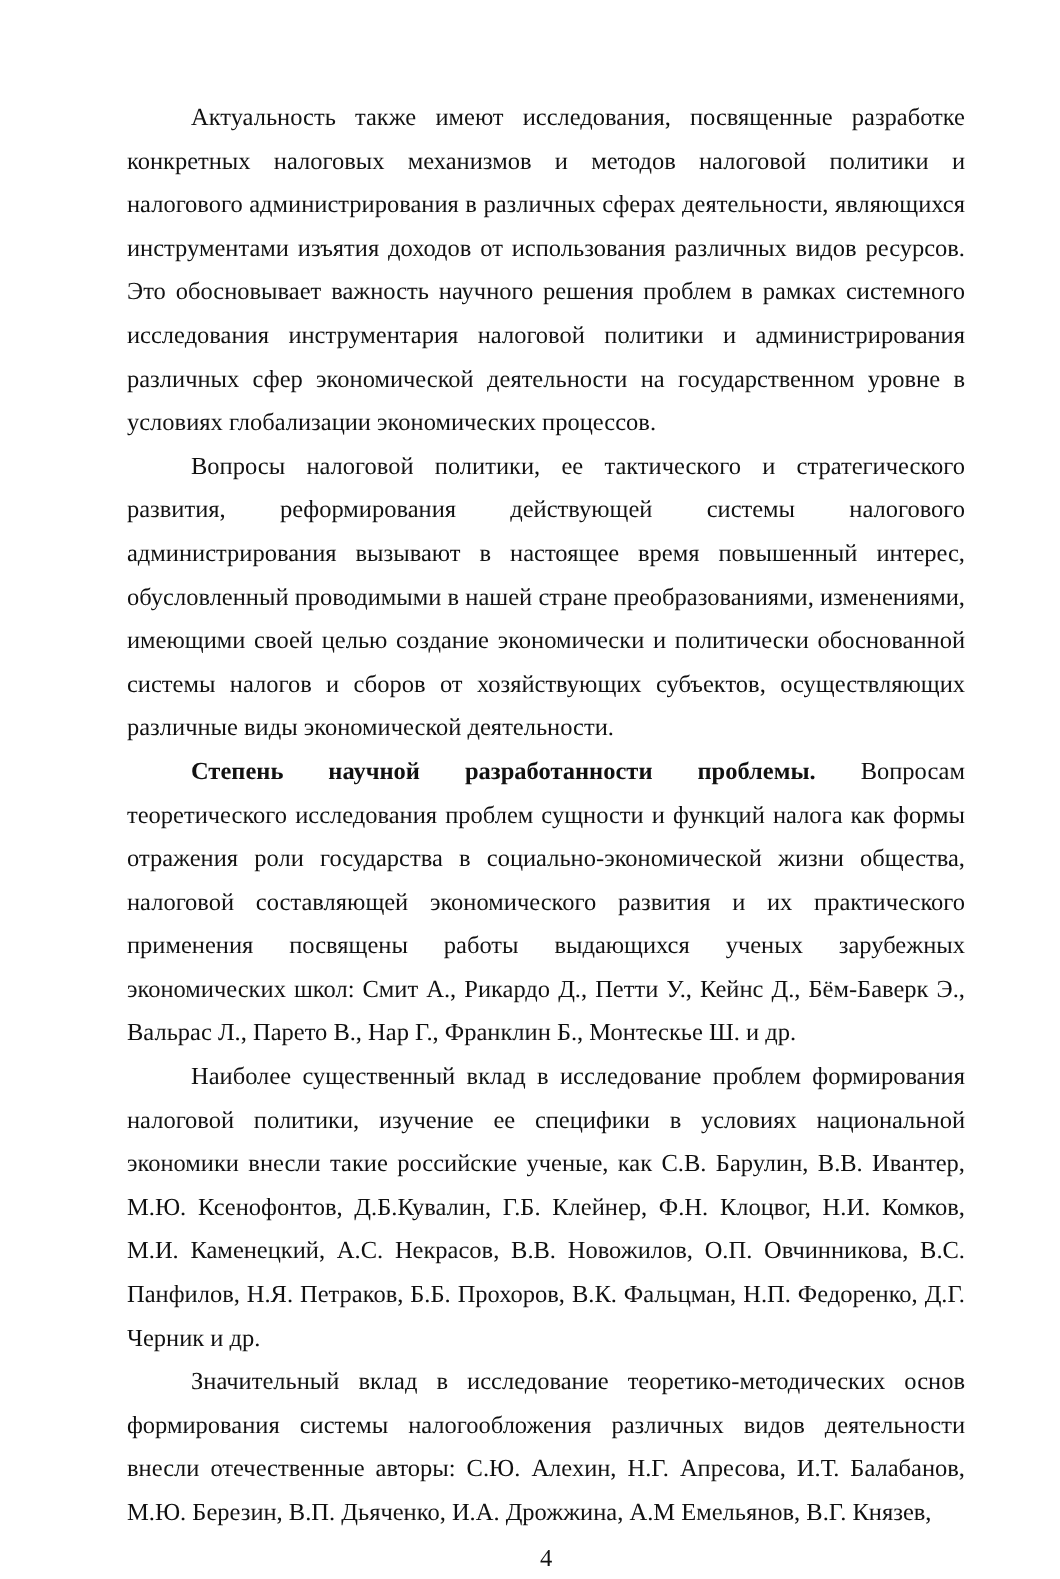Актуальность также имеют исследования, посвященные разработке конкретных налоговых механизмов и методов налоговой политики и налогового администрирования в различных сферах деятельности, являющихся инструментами изъятия доходов от использования различных видов ресурсов. Это обосновывает важность научного решения проблем в рамках системного исследования инструментария налоговой политики и администрирования различных сфер экономической деятельности на государственном уровне в условиях глобализации экономических процессов.
Вопросы налоговой политики, ее тактического и стратегического развития, реформирования действующей системы налогового администрирования вызывают в настоящее время повышенный интерес, обусловленный проводимыми в нашей стране преобразованиями, изменениями, имеющими своей целью создание экономически и политически обоснованной системы налогов и сборов от хозяйствующих субъектов, осуществляющих различные виды экономической деятельности.
Степень научной разработанности проблемы. Вопросам теоретического исследования проблем сущности и функций налога как формы отражения роли государства в социально-экономической жизни общества, налоговой составляющей экономического развития и их практического применения посвящены работы выдающихся ученых зарубежных экономических школ: Смит А., Рикардо Д., Петти У., Кейнс Д., Бём-Баверк Э., Вальрас Л., Парето В., Нар Г., Франклин Б., Монтескье Ш. и др.
Наиболее существенный вклад в исследование проблем формирования налоговой политики, изучение ее специфики в условиях национальной экономики внесли такие российские ученые, как С.В. Барулин, В.В. Ивантер, М.Ю. Ксенофонтов, Д.Б.Кувалин, Г.Б. Клейнер, Ф.Н. Клоцвог, Н.И. Комков, М.И. Каменецкий, А.С. Некрасов, В.В. Новожилов, О.П. Овчинникова, В.С. Панфилов, Н.Я. Петраков, Б.Б. Прохоров, В.К. Фальцман, Н.П. Федоренко, Д.Г. Черник и др.
Значительный вклад в исследование теоретико-методических основ формирования системы налогообложения различных видов деятельности внесли отечественные авторы: С.Ю. Алехин, Н.Г. Апресова, И.Т. Балабанов, М.Ю. Березин, В.П. Дьяченко, И.А. Дрожжина, А.М Емельянов, В.Г. Князев,
4